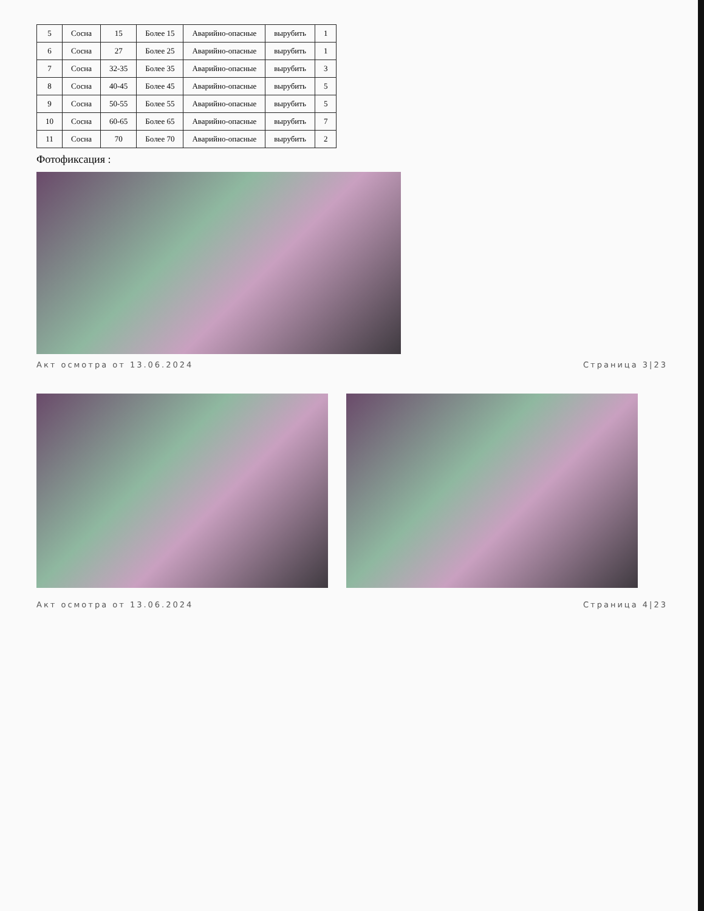| 5 | Сосна | 15 | Более 15 | Аварийно-опасные | вырубить | 1 |
| 6 | Сосна | 27 | Более 25 | Аварийно-опасные | вырубить | 1 |
| 7 | Сосна | 32-35 | Более 35 | Аварийно-опасные | вырубить | 3 |
| 8 | Сосна | 40-45 | Более 45 | Аварийно-опасные | вырубить | 5 |
| 9 | Сосна | 50-55 | Более 55 | Аварийно-опасные | вырубить | 5 |
| 10 | Сосна | 60-65 | Более 65 | Аварийно-опасные | вырубить | 7 |
| 11 | Сосна | 70 | Более 70 | Аварийно-опасные | вырубить | 2 |
Фотофиксация :
Акт осмотра от 13.06.2024 Страница 3|23
Акт осмотра от 13.06.2024 Страница 4|23